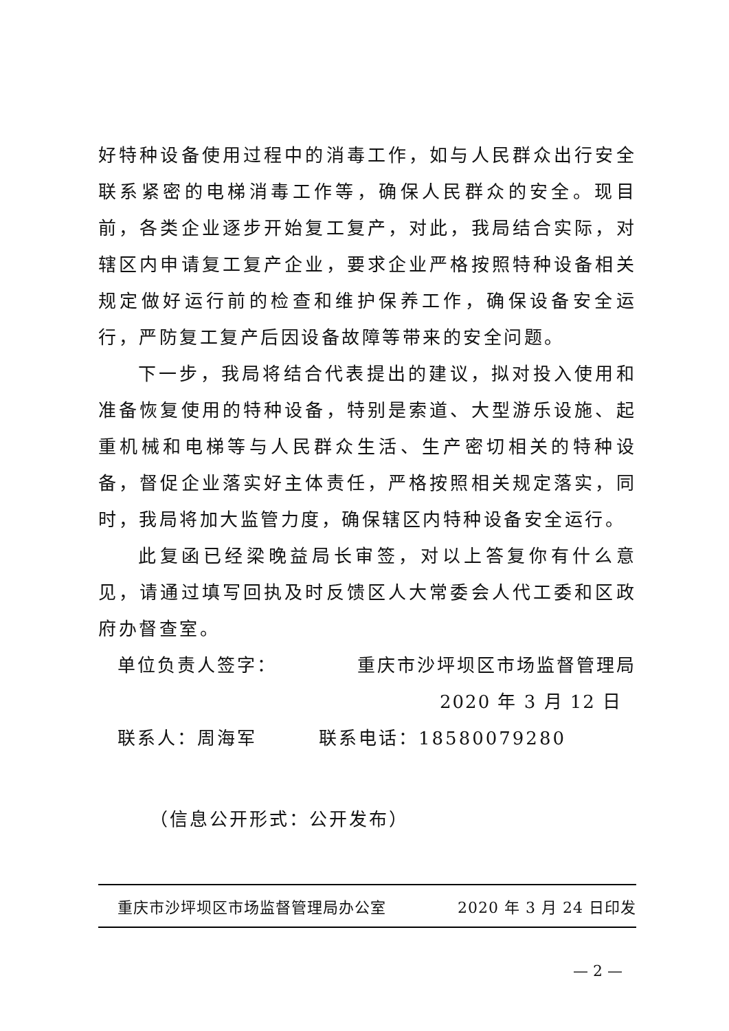好特种设备使用过程中的消毒工作，如与人民群众出行安全联系紧密的电梯消毒工作等，确保人民群众的安全。现目前，各类企业逐步开始复工复产，对此，我局结合实际，对辖区内申请复工复产企业，要求企业严格按照特种设备相关规定做好运行前的检查和维护保养工作，确保设备安全运行，严防复工复产后因设备故障等带来的安全问题。
下一步，我局将结合代表提出的建议，拟对投入使用和准备恢复使用的特种设备，特别是索道、大型游乐设施、起重机械和电梯等与人民群众生活、生产密切相关的特种设备，督促企业落实好主体责任，严格按照相关规定落实，同时，我局将加大监管力度，确保辖区内特种设备安全运行。
此复函已经梁晚益局长审签，对以上答复你有什么意见，请通过填写回执及时反馈区人大常委会人代工委和区政府办督查室。
单位负责人签字： 重庆市沙坪坝区市场监督管理局
2020 年 3 月 12 日
联系人：周海军 联系电话：18580079280
（信息公开形式：公开发布）
重庆市沙坪坝区市场监督管理局办公室 2020 年 3 月 24 日印发
— 2 —